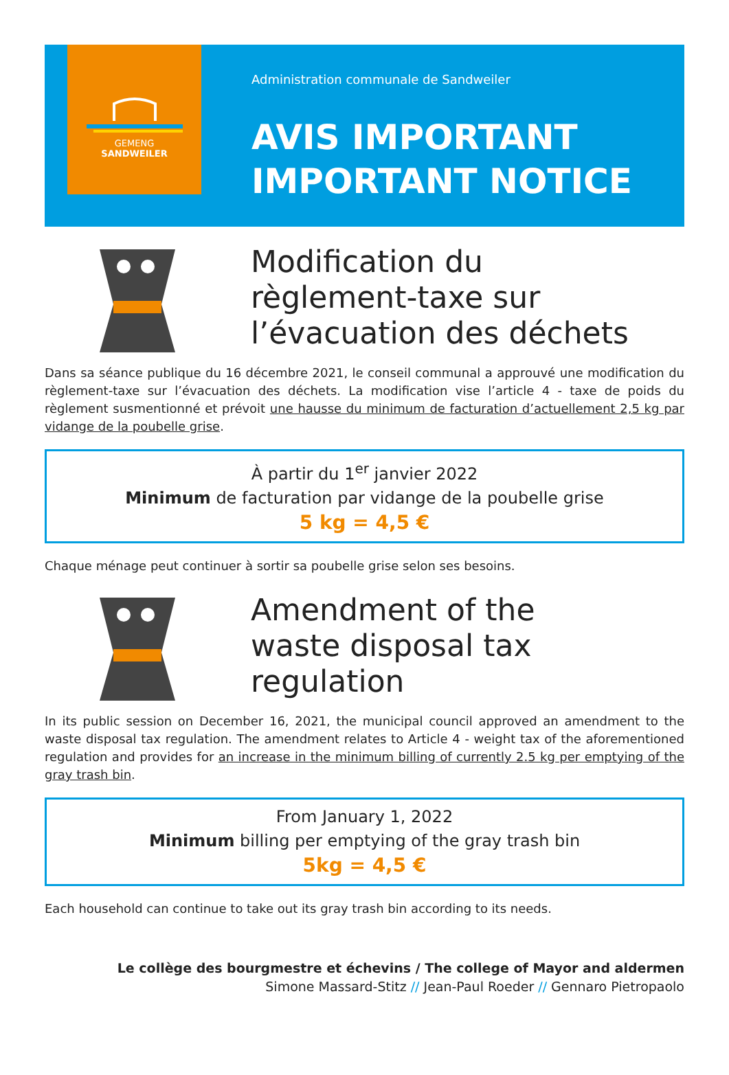GEMENG
SANDWEILER
Administration communale de Sandweiler
AVIS IMPORTANT
IMPORTANT NOTICE
Modification du
règlement-taxe sur
l’évacuation des déchets
Dans sa séance publique du 16 décembre 2021, le conseil communal a approuvé une modification du règlement-taxe sur l’évacuation des déchets. La modification vise l’article 4 - taxe de poids du règlement susmentionné et prévoit une hausse du minimum de facturation d’actuellement 2,5 kg par vidange de la poubelle grise.
À partir du 1<sup>er</sup> janvier 2022
Minimum de facturation par vidange de la poubelle grise
5 kg = 4,5 €
Chaque ménage peut continuer à sortir sa poubelle grise selon ses besoins.
Amendment of the
waste disposal tax regulation
In its public session on December 16, 2021, the municipal council approved an amendment to the waste disposal tax regulation. The amendment relates to Article 4 - weight tax of the aforementioned regulation and provides for an increase in the minimum billing of currently 2.5 kg per emptying of the gray trash bin.
From January 1, 2022
Minimum billing per emptying of the gray trash bin
5kg = 4,5 €
Each household can continue to take out its gray trash bin according to its needs.
Le collège des bourgmestre et échevins / The college of Mayor and aldermen
Simone Massard-Stitz // Jean-Paul Roeder // Gennaro Pietropaolo